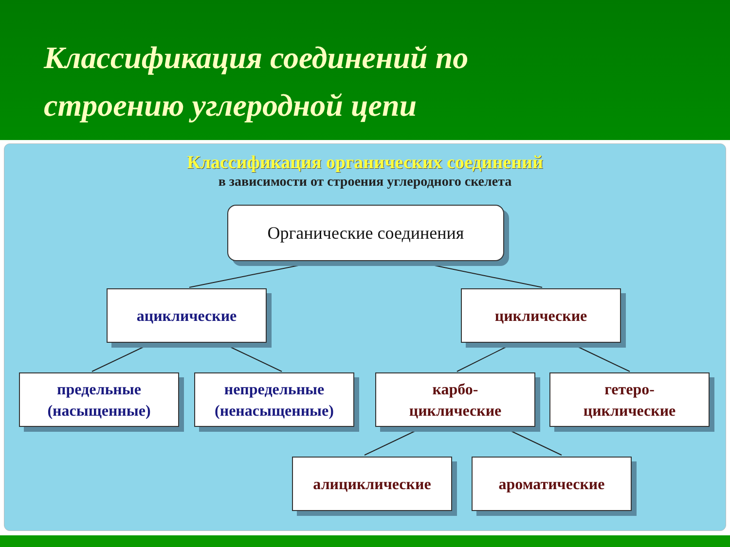Классификация соединений по
строению углеродной цепи
Классификация органических соединений
в зависимости от строения углеродного скелета
Органические соединения
ациклические циклические
предельные
(насыщенные)
непредельные
(ненасыщенные)
карбо-
циклические
гетеро-
циклические
алициклические ароматические